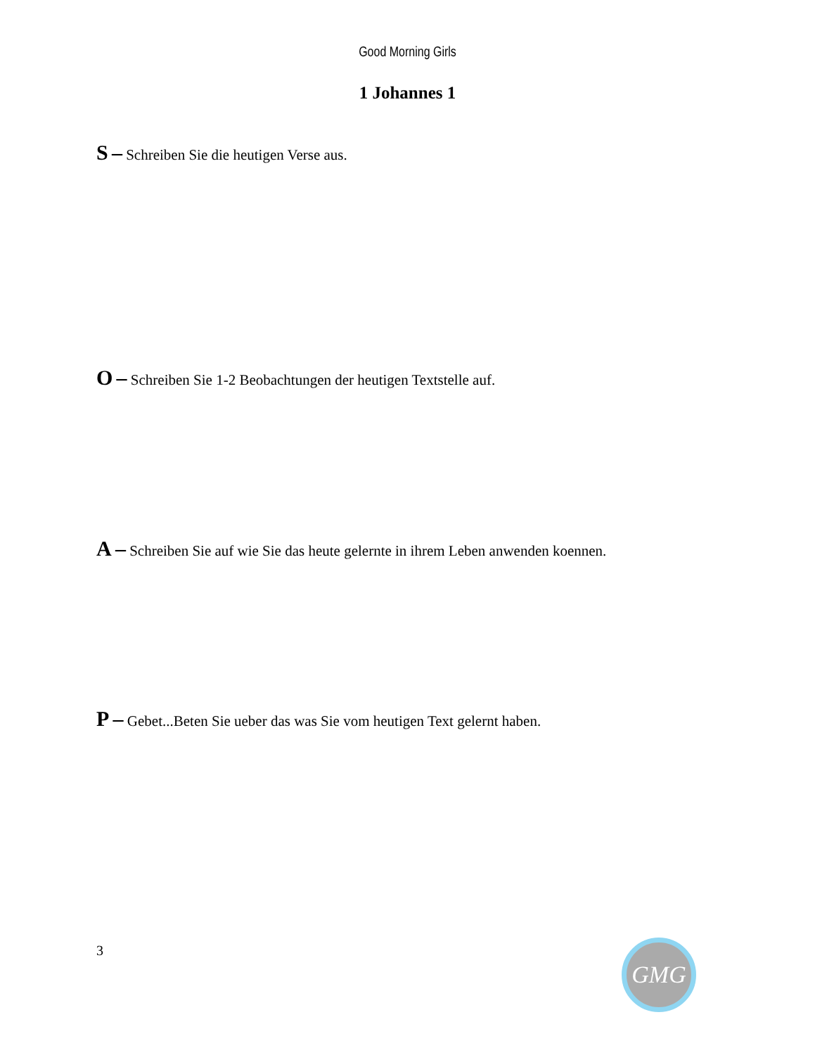Good Morning Girls
1 Johannes 1
S – Schreiben Sie die heutigen Verse aus.
O – Schreiben Sie 1-2 Beobachtungen der heutigen Textstelle auf.
A – Schreiben Sie auf wie Sie das heute gelernte in ihrem Leben anwenden koennen.
P – Gebet...Beten Sie ueber das was Sie vom heutigen Text gelernt haben.
3 GMG